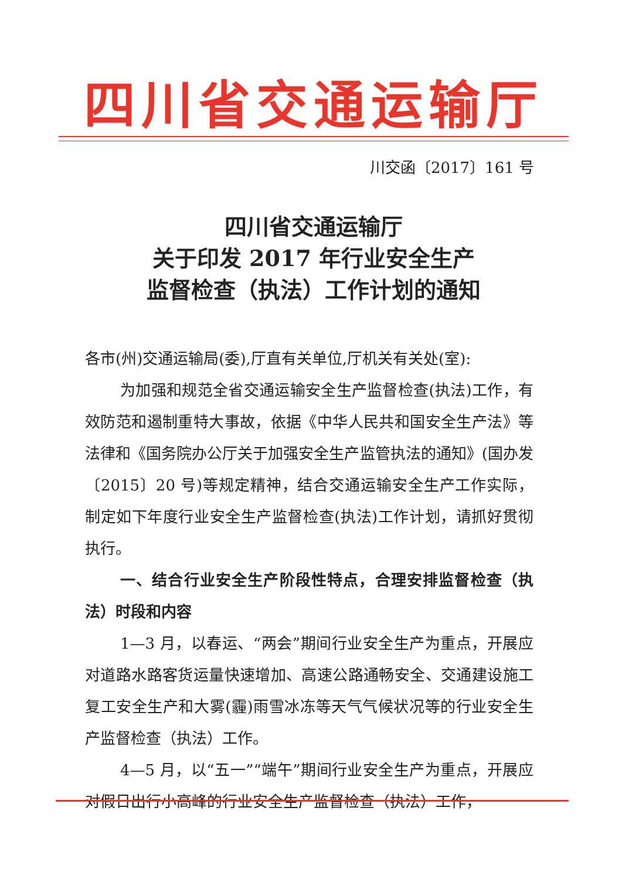四川省交通运输厅
川交函〔2017〕161 号
四川省交通运输厅
关于印发 2017 年行业安全生产
监督检查（执法）工作计划的通知
各市(州)交通运输局(委),厅直有关单位,厅机关有关处(室):
为加强和规范全省交通运输安全生产监督检查(执法)工作，有效防范和遏制重特大事故，依据《中华人民共和国安全生产法》等法律和《国务院办公厅关于加强安全生产监管执法的通知》(国办发〔2015〕20 号)等规定精神，结合交通运输安全生产工作实际，制定如下年度行业安全生产监督检查(执法)工作计划，请抓好贯彻执行。
一、结合行业安全生产阶段性特点，合理安排监督检查（执法）时段和内容
1—3 月，以春运、“两会”期间行业安全生产为重点，开展应对道路水路客货运量快速增加、高速公路通畅安全、交通建设施工复工安全生产和大雾(霾)雨雪冰冻等天气气候状况等的行业安全生产监督检查（执法）工作。
4—5 月，以“五一”“端午”期间行业安全生产为重点，开展应对假日出行小高峰的行业安全生产监督检查（执法）工作，